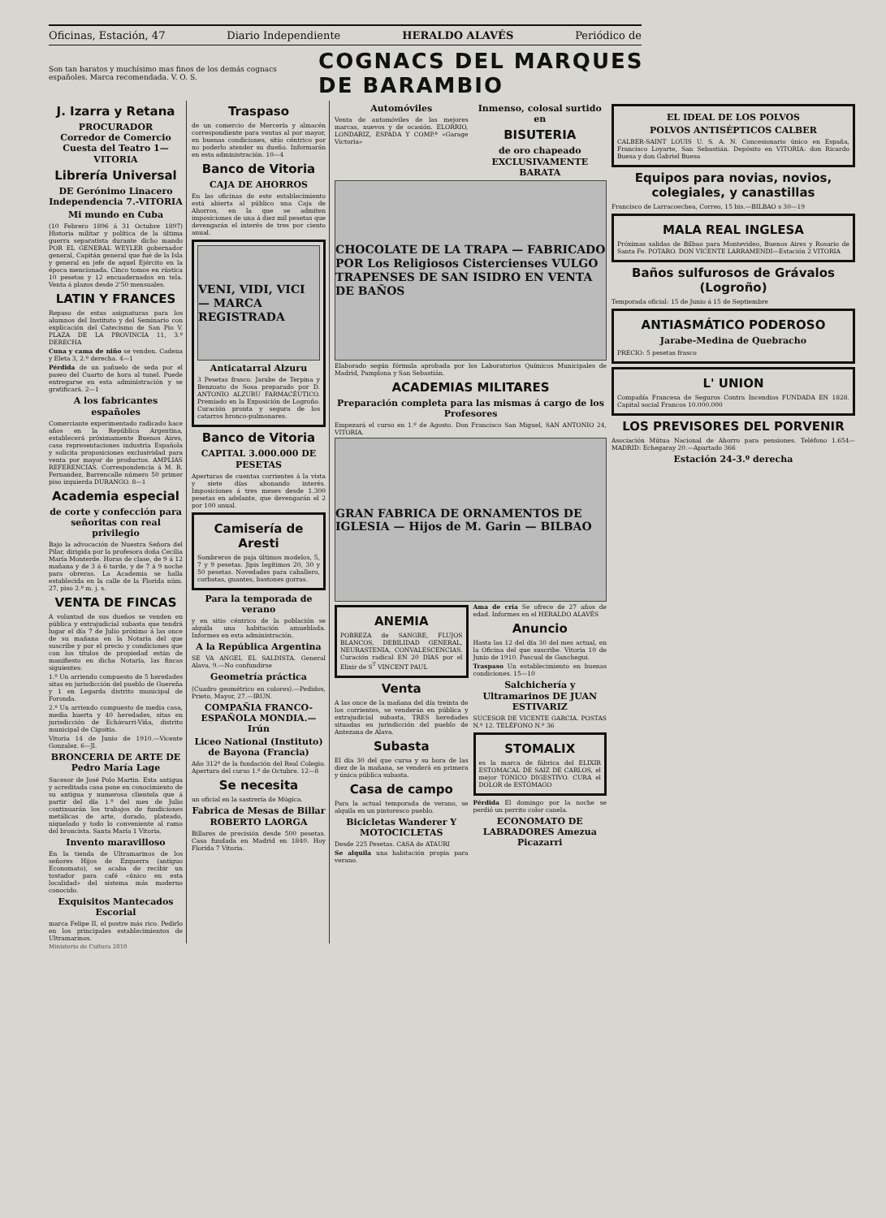Oficinas, Estación, 47 Diario Independiente HERALDO ALAVÉS Periódico de
Son tan baratos y muchísimo mas finos de los demás cognacs españoles. Marca recomendada. V. O. S.
COGNACS DEL MARQUES DE BARAMBIO
J. Izarra y Retana
PROCURADOR
Corredor de Comercio
Cuesta del Teatro 1—VITORIA
Librería Universal
DE Gerónimo Linacero
Independencia 7.-VITORIA
Mi mundo en Cuba
(10 Febrero 1896 á 31 Octubre 1897) Historia militar y política de la última guerra separatista durante dicho mando POR EL GENERAL WEYLER gobernador general, Capitán general que fué de la Isla y general en jefe de aquel Ejército en la época mencionada. Cinco tomos en rústica 10 pesetas y 12 encuadernados en tela. Venta á plazos desde 2'50 mensuales.
LATIN Y FRANCES
Repaso de estas asignaturas para los alumnos del Instituto y del Seminario con explicación del Catecismo de San Pío V. PLAZA DE LA PROVINCIA 11, 3.º DERECHA
Cuna y cama de niño se venden. Cadena y Eleta 3, 2.º derecha. 4—1
Pérdida de un pañuelo de seda por el paseo del Cuarto de hora al tunel. Puede entregarse en esta administración y se gratificará. 2—1
A los fabricantes españoles
Comerciante experimentado radicado hace años en la República Argentina, establecerá próximamente Buenos Aires, casa representaciones industria Española y solicita proposiciones exclusividad para venta por mayor de productos. AMPLIAS REFERENCIAS. Correspondencia á M. R. Fernandez, Barrencalle número 50 primer piso izquierda DURANGO. 8—1
Academia especial
de corte y confección para señoritas con real privilegio
Bajo la advocación de Nuestra Señora del Pilar, dirigida por la profesora doña Cecilia María Monterde. Horas de clase, de 9 á 12 mañana y de 3 á 6 tarde, y de 7 á 9 noche para obreras. La Academia se halla establecida en la calle de la Florida núm. 27, piso 2.º m. j. s.
VENTA DE FINCAS
A voluntad de sus dueños se venden en pública y extrajudicial subasta que tendrá lugar el día 7 de Julio próximo á las once de su mañana en la Notaría del que suscribe y por el precio y condiciones que con los títulos de propiedad están de manifiesto en dicha Notaría, las fincas siguientes:
1.º Un arriendo compuesto de 5 heredades sitas en jurisdicción del pueblo de Guereña y 1 en Legarda distrito municipal de Foronda.
2.º Un arriendo compuesto de media casa, media huerta y 40 heredades, sitas en jurisdicción de Echávarri-Viña, distrito municipal de Cigoitia.
Vitoria 14 de Junio de 1910.—Vicente Gonzalez. 6—Jl.
BRONCERIA DE ARTE DE Pedro María Lage
Sucesor de José Polo Martin. Esta antigua y acreditada casa pone en conocimiento de su antigua y numerosa clientela que á partir del día 1.º del mes de Julio continuarán los trabajos de fundiciones metálicas de arte, dorado, plateado, niquelado y todo lo conveniente al ramo del broncista. Santa María 1 Vitoria.
Invento maravilloso
En la tienda de Ultramarinos de los señores Hijos de Ezquerra (antiguo Economato), se acaba de recibir un tostador para café «único en esta localidad» del sistema más moderno conocido.
Exquisitos Mantecados Escorial
marca Felipe II, el postre más rico. Pedirlo en los principales establecimientos de Ultramarinos.
Traspaso
de un comercio de Mercería y almacén correspondiente para ventas al por mayor, en buenas condiciones, sitio céntrico por no poderlo atender su dueño. Informarán en esta administración. 10—4
Banco de Vitoria
CAJA DE AHORROS
En las oficinas de este establecimiento está abierta al público una Caja de Ahorros, en la que se admiten imposiciones de una á diez mil pesetas que devengarán el interés de tres por ciento anual.
VENI, VIDI, VICI — MARCA REGISTRADA
Anticatarral Alzuru
3 Pesetas frasco. Jarabe de Terpina y Benzoato de Sosa preparado por D. ANTONIO ALZURU FARMACÉUTICO. Premiado en la Exposición de Logroño. Curación pronta y segura de los catarros bronco-pulmonares.
Banco de Vitoria
CAPITAL 3.000.000 DE PESETAS
Aperturas de cuentas corrientes á la vista y siete días abonando interés. Imposiciones á tres meses desde 1.300 pesetas en adelante, que devengarán el 2 por 100 anual.
Camisería de Aresti
Sombreros de paja últimos modelos, 5, 7 y 9 pesetas. Jipis legítimos 20, 30 y 50 pesetas. Novedades para caballero, corbatas, guantes, bastones gorras.
Para la temporada de verano
y en sitio céntrico de la población se alquila una habitación amueblada. Informes en esta administración.
A la República Argentina
SE VA ANGEL EL SALDISTA. General Alava, 9.—No confundirse
Geometría práctica
(Cuadro geométrico en colores).—Pedidos, Prieto, Mayor, 27.—IRUN.
COMPAÑIA FRANCO-ESPAÑOLA MONDIA.—Irún
Liceo National (Instituto) de Bayona (Francia)
Año 312º de la fundación del Real Colegio. Apertura del curso 1.º de Octubre. 12—8
Se necesita
un oficial en la sastrería de Múgica.
Fabrica de Mesas de Billar ROBERTO LAORGA
Billares de precisión desde 500 pesetas. Casa fundada en Madrid en 1840. Hoy Florida 7 Vitoria.
Automóviles
Venta de automóviles de las mejores marcas, nuevos y de ocasión. ELORRIO, LONDARIZ, ESPADA Y COMP.ª «Garage Victoria»
Inmenso, colosal surtido en
BISUTERIA
de oro chapeado EXCLUSIVAMENTE BARATA
CHOCOLATE DE LA TRAPA — FABRICADO POR Los Religiosos Cistercienses VULGO TRAPENSES DE SAN ISIDRO EN VENTA DE BAÑOS
Elaborado según fórmula aprobada por los Laboratorios Químicos Municipales de Madrid, Pamplona y San Sebastián.
ACADEMIAS MILITARES
Preparación completa para las mismas á cargo de los Profesores
Empezará el curso en 1.º de Agosto. Don Francisco San Miguel, SAN ANTONIO 24, VITORIA.
GRAN FABRICA DE ORNAMENTOS DE IGLESIA — Hijos de M. Garin — BILBAO
ANEMIA
POBREZA de SANGRE, FLUJOS BLANCOS, DEBILIDAD GENERAL, NEURASTENIA, CONVALESCENCIAS. Curación radical EN 20 DIAS por el Elixir de S<sup>T</sup> VINCENT PAUL
Venta
A las once de la mañana del día treinta de los corrientes, se venderán en pública y extrajudicial subasta, TRES heredades situadas en jurisdicción del pueblo de Antezana de Alava.
Subasta
El día 30 del que cursa y su hora de las diez de la mañana, se venderá en primera y única pública subasta.
Casa de campo
Para la actual temporada de verano, se alquila en un pintoresco pueblo.
Bicicletas Wanderer Y MOTOCICLETAS
Desde 225 Pesetas. CASA de ATAURI
Se alquila una habitación propia para verano.
Ama de cría Se ofrece de 27 años de edad. Informes en el HERALDO ALAVÉS
Anuncio
Hasta las 12 del día 30 del mes actual, en la Oficina del que suscribe. Vitoria 10 de Junio de 1910. Pascual de Ganchegui.
Traspaso Un establecimiento en buenas condiciones. 15—10
Salchichería y Ultramarinos DE JUAN ESTIVARIZ
SUCESOR DE VICENTE GARCIA. POSTAS N.º 12. TELÉFONO N.º 36
STOMALIX
es la marca de fábrica del ELIXIR ESTOMACAL DE SAIZ DE CARLOS, el mejor TÓNICO DIGESTIVO. CURA el DOLOR de ESTÓMAGO
Pérdida El domingo por la noche se perdió un perrito color canela.
ECONOMATO DE LABRADORES Amezua Picazarri
EL IDEAL DE LOS POLVOS
POLVOS ANTISÉPTICOS CALBER
CALBER-SAINT LOUIS U. S. A. N. Concesionario único en España, Francisco Loyarte, San Sebastián. Depósito en VITORIA: don Ricardo Buesa y don Gabriel Buesa
Equipos para novias, novios, colegiales, y canastillas
Francisco de Larracoechea, Correo, 15 bis.—BILBAO s 30—19
MALA REAL INGLESA
Próximas salidas de Bilbao para Montevideo, Buenos Aires y Rosario de Santa Fe. POTARO. DON VICENTE LARRAMENDI—Estación 2 VITORIA
Baños sulfurosos de Grávalos (Logroño)
Temporada oficial: 15 de Junio á 15 de Septiembre
ANTIASMÁTICO PODEROSO
Jarabe-Medina de Quebracho
PRECIO: 5 pesetas frasco
L' UNION
Compañía Francesa de Seguros Contra Incendios FUNDADA EN 1828. Capital social Francos 10.000.000
LOS PREVISORES DEL PORVENIR
Asociación Mútua Nacional de Ahorro para pensiones. Teléfono 1.654—MADRID: Echegaray 20.—Apartado 366
Estación 24-3.º derecha
Ministerio de Cultura 2010